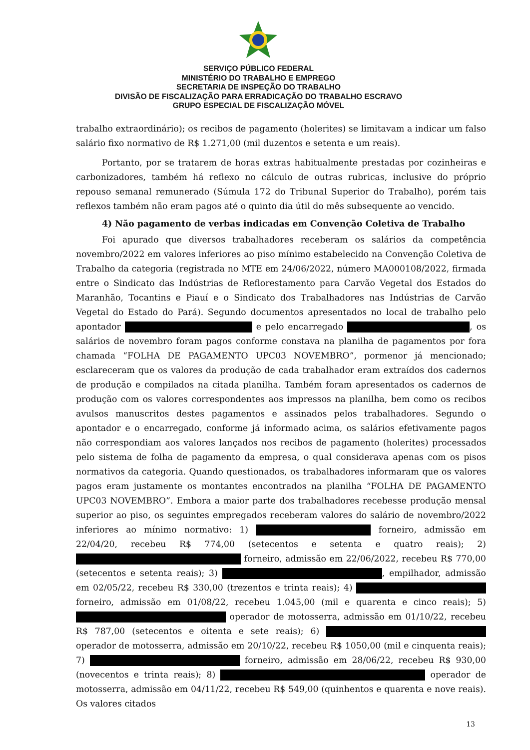SERVIÇO PÚBLICO FEDERAL
MINISTÉRIO DO TRABALHO E EMPREGO
SECRETARIA DE INSPEÇÃO DO TRABALHO
DIVISÃO DE FISCALIZAÇÃO PARA ERRADICAÇÃO DO TRABALHO ESCRAVO
GRUPO ESPECIAL DE FISCALIZAÇÃO MÓVEL
trabalho extraordinário); os recibos de pagamento (holerites) se limitavam a indicar um falso salário fixo normativo de R$ 1.271,00 (mil duzentos e setenta e um reais).
Portanto, por se tratarem de horas extras habitualmente prestadas por cozinheiras e carbonizadores, também há reflexo no cálculo de outras rubricas, inclusive do próprio repouso semanal remunerado (Súmula 172 do Tribunal Superior do Trabalho), porém tais reflexos também não eram pagos até o quinto dia útil do mês subsequente ao vencido.
4) Não pagamento de verbas indicadas em Convenção Coletiva de Trabalho
Foi apurado que diversos trabalhadores receberam os salários da competência novembro/2022 em valores inferiores ao piso mínimo estabelecido na Convenção Coletiva de Trabalho da categoria (registrada no MTE em 24/06/2022, número MA000108/2022, firmada entre o Sindicato das Indústrias de Reflorestamento para Carvão Vegetal dos Estados do Maranhão, Tocantins e Piauí e o Sindicato dos Trabalhadores nas Indústrias de Carvão Vegetal do Estado do Pará). Segundo documentos apresentados no local de trabalho pelo apontador e pelo encarregado , os salários de novembro foram pagos conforme constava na planilha de pagamentos por fora chamada “FOLHA DE PAGAMENTO UPC03 NOVEMBRO”, pormenor já mencionado; esclareceram que os valores da produção de cada trabalhador eram extraídos dos cadernos de produção e compilados na citada planilha. Também foram apresentados os cadernos de produção com os valores correspondentes aos impressos na planilha, bem como os recibos avulsos manuscritos destes pagamentos e assinados pelos trabalhadores. Segundo o apontador e o encarregado, conforme já informado acima, os salários efetivamente pagos não correspondiam aos valores lançados nos recibos de pagamento (holerites) processados pelo sistema de folha de pagamento da empresa, o qual considerava apenas com os pisos normativos da categoria. Quando questionados, os trabalhadores informaram que os valores pagos eram justamente os montantes encontrados na planilha “FOLHA DE PAGAMENTO UPC03 NOVEMBRO”. Embora a maior parte dos trabalhadores recebesse produção mensal superior ao piso, os seguintes empregados receberam valores do salário de novembro/2022 inferiores ao mínimo normativo: 1) forneiro, admissão em 22/04/20, recebeu R$ 774,00 (setecentos e setenta e quatro reais); 2) forneiro, admissão em 22/06/2022, recebeu R$ 770,00 (setecentos e setenta reais); 3) , empilhador, admissão em 02/05/22, recebeu R$ 330,00 (trezentos e trinta reais); 4) forneiro, admissão em 01/08/22, recebeu 1.045,00 (mil e quarenta e cinco reais); 5) operador de motosserra, admissão em 01/10/22, recebeu R$ 787,00 (setecentos e oitenta e sete reais); 6) operador de motosserra, admissão em 20/10/22, recebeu R$ 1050,00 (mil e cinquenta reais); 7) forneiro, admissão em 28/06/22, recebeu R$ 930,00 (novecentos e trinta reais); 8) operador de motosserra, admissão em 04/11/22, recebeu R$ 549,00 (quinhentos e quarenta e nove reais). Os valores citados
13